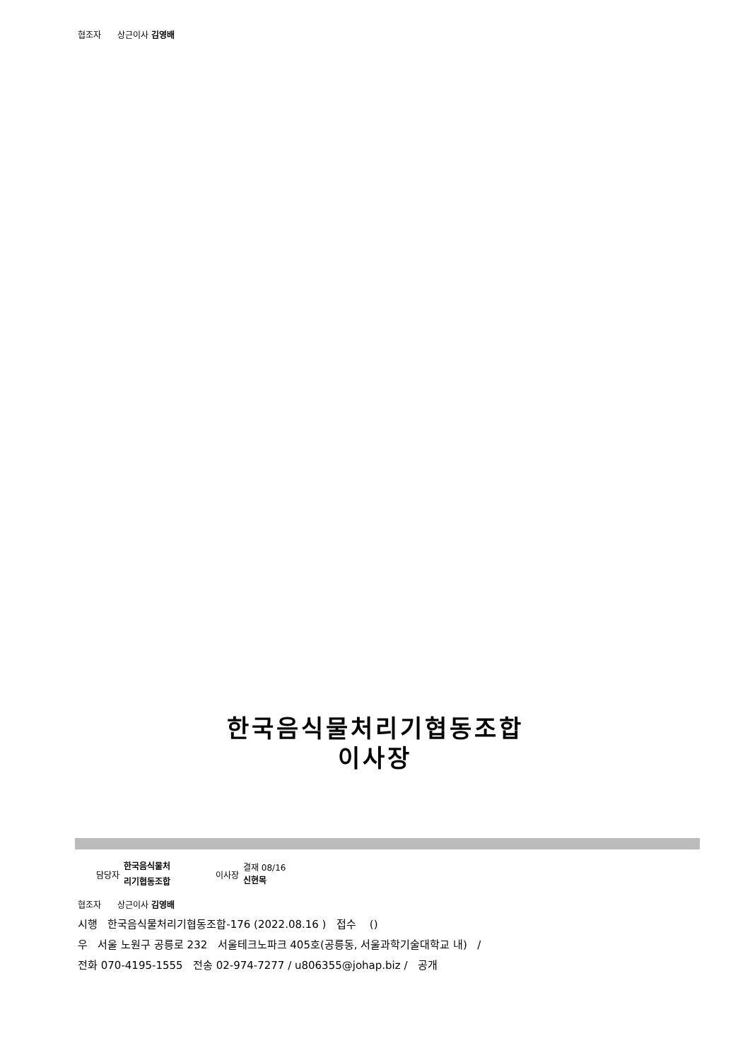협조자 상근이사 김영배
한국음식물처리기협동조합
이사장
담당자 한국음식물처
리기협동조합 이사장 결재 08/16
신현목
협조자 상근이사 김영배
시행 한국음식물처리기협동조합-176 (2022.08.16 ) 접수 ()
우 서울 노원구 공릉로 232 서울테크노파크 405호(공릉동, 서울과학기술대학교 내) /
전화 070-4195-1555 전송 02-974-7277 / u806355@johap.biz / 공개